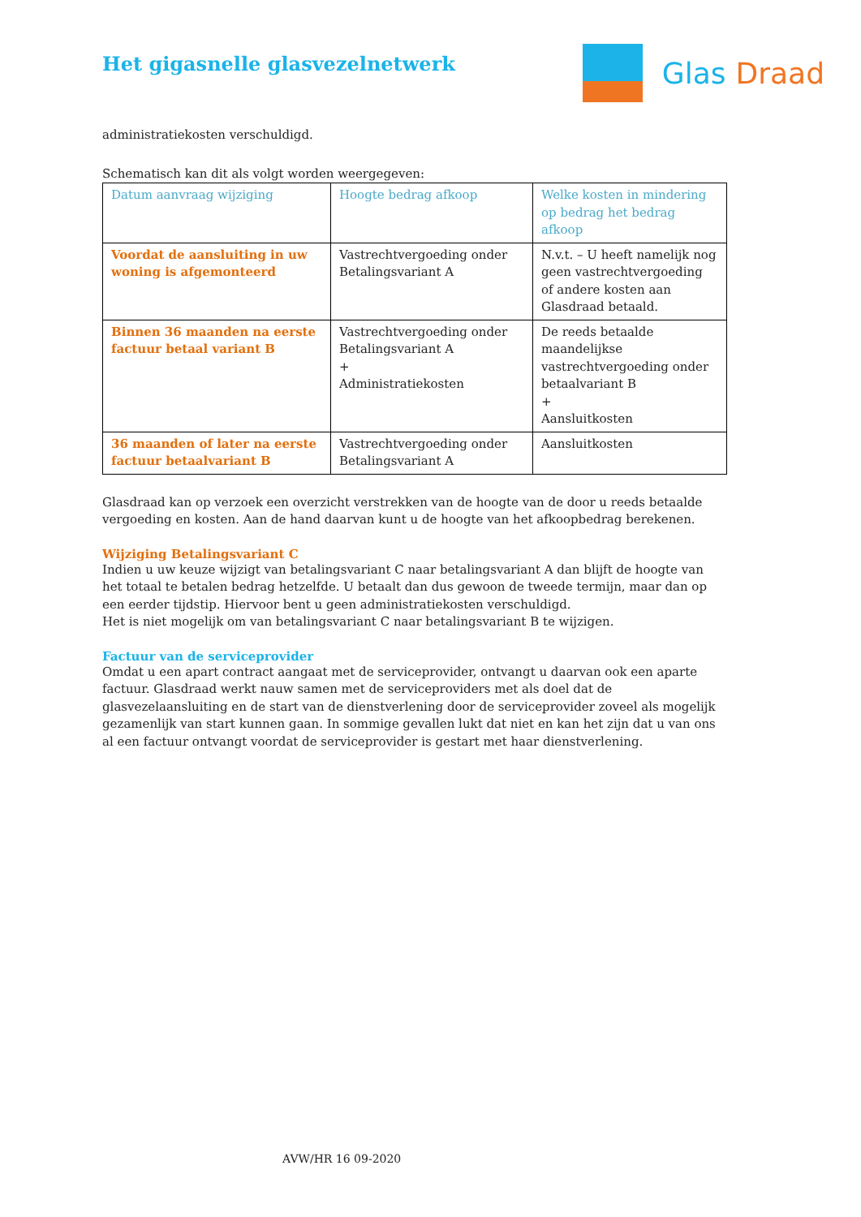Het gigasnelle glasvezelnetwerk
Glas Draad
administratiekosten verschuldigd.
Schematisch kan dit als volgt worden weergegeven:
| Datum aanvraag wijziging | Hoogte bedrag afkoop | Welke kosten in mindering op bedrag het bedrag afkoop |
| Voordat de aansluiting in uw woning is afgemonteerd | Vastrechtvergoeding onder Betalingsvariant A | N.v.t. – U heeft namelijk nog geen vastrechtvergoeding of andere kosten aan Glasdraad betaald. |
| Binnen 36 maanden na eerste factuur betaal variant B | Vastrechtvergoeding onder Betalingsvariant A + Administratiekosten | De reeds betaalde maandelijkse vastrechtvergoeding onder betaalvariant B + Aansluitkosten |
| 36 maanden of later na eerste factuur betaalvariant B | Vastrechtvergoeding onder Betalingsvariant A | Aansluitkosten |
Glasdraad kan op verzoek een overzicht verstrekken van de hoogte van de door u reeds betaalde vergoeding en kosten. Aan de hand daarvan kunt u de hoogte van het afkoopbedrag berekenen.
Wijziging Betalingsvariant C
Indien u uw keuze wijzigt van betalingsvariant C naar betalingsvariant A dan blijft de hoogte van het totaal te betalen bedrag hetzelfde. U betaalt dan dus gewoon de tweede termijn, maar dan op een eerder tijdstip. Hiervoor bent u geen administratiekosten verschuldigd.
Het is niet mogelijk om van betalingsvariant C naar betalingsvariant B te wijzigen.
Factuur van de serviceprovider
Omdat u een apart contract aangaat met de serviceprovider, ontvangt u daarvan ook een aparte factuur. Glasdraad werkt nauw samen met de serviceproviders met als doel dat de glasvezelaansluiting en de start van de dienstverlening door de serviceprovider zoveel als mogelijk gezamenlijk van start kunnen gaan. In sommige gevallen lukt dat niet en kan het zijn dat u van ons al een factuur ontvangt voordat de serviceprovider is gestart met haar dienstverlening.
AVW/HR 16 09-2020